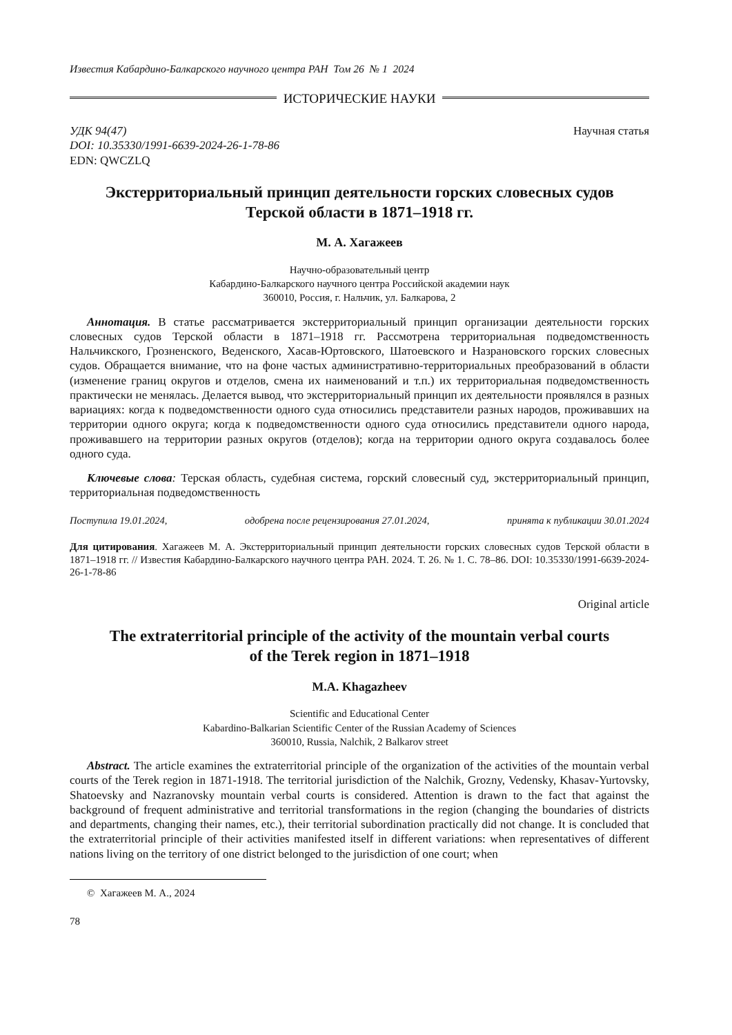Известия Кабардино-Балкарского научного центра РАН Том 26 № 1 2024
ИСТОРИЧЕСКИЕ НАУКИ
УДК 94(47)
DOI: 10.35330/1991-6639-2024-26-1-78-86
EDN: QWCZLQ
Научная статья
Экстерриториальный принцип деятельности горских словесных судов
Терской области в 1871–1918 гг.
М. А. Хагажеев
Научно-образовательный центр
Кабардино-Балкарского научного центра Российской академии наук
360010, Россия, г. Нальчик, ул. Балкарова, 2
Аннотация. В статье рассматривается экстерриториальный принцип организации деятельности горских словесных судов Терской области в 1871–1918 гг. Рассмотрена территориальная подведомственность Нальчикского, Грозненского, Веденского, Хасав-Юртовского, Шатоевского и Назрановского горских словесных судов. Обращается внимание, что на фоне частых административно-территориальных преобразований в области (изменение границ округов и отделов, смена их наименований и т.п.) их территориальная подведомственность практически не менялась. Делается вывод, что экстерриториальный принцип их деятельности проявлялся в разных вариациях: когда к подведомственности одного суда относились представители разных народов, проживавших на территории одного округа; когда к подведомственности одного суда относились представители одного народа, проживавшего на территории разных округов (отделов); когда на территории одного округа создавалось более одного суда.
Ключевые слова: Терская область, судебная система, горский словесный суд, экстерриториальный принцип, территориальная подведомственность
Поступила 19.01.2024, одобрена после рецензирования 27.01.2024, принята к публикации 30.01.2024
Для цитирования. Хагажеев М. А. Экстерриториальный принцип деятельности горских словесных судов Терской области в 1871–1918 гг. // Известия Кабардино-Балкарского научного центра РАН. 2024. Т. 26. № 1. С. 78–86. DOI: 10.35330/1991-6639-2024-26-1-78-86
Original article
The extraterritorial principle of the activity of the mountain verbal courts
of the Terek region in 1871–1918
M.A. Khagazheev
Scientific and Educational Center
Kabardino-Balkarian Scientific Center of the Russian Academy of Sciences
360010, Russia, Nalchik, 2 Balkarov street
Abstract. The article examines the extraterritorial principle of the organization of the activities of the mountain verbal courts of the Terek region in 1871-1918. The territorial jurisdiction of the Nalchik, Grozny, Vedensky, Khasav-Yurtovsky, Shatoevsky and Nazranovsky mountain verbal courts is considered. Attention is drawn to the fact that against the background of frequent administrative and territorial transformations in the region (changing the boundaries of districts and departments, changing their names, etc.), their territorial subordination practically did not change. It is concluded that the extraterritorial principle of their activities manifested itself in different variations: when representatives of different nations living on the territory of one district belonged to the jurisdiction of one court; when
© Хагажеев М. А., 2024
78